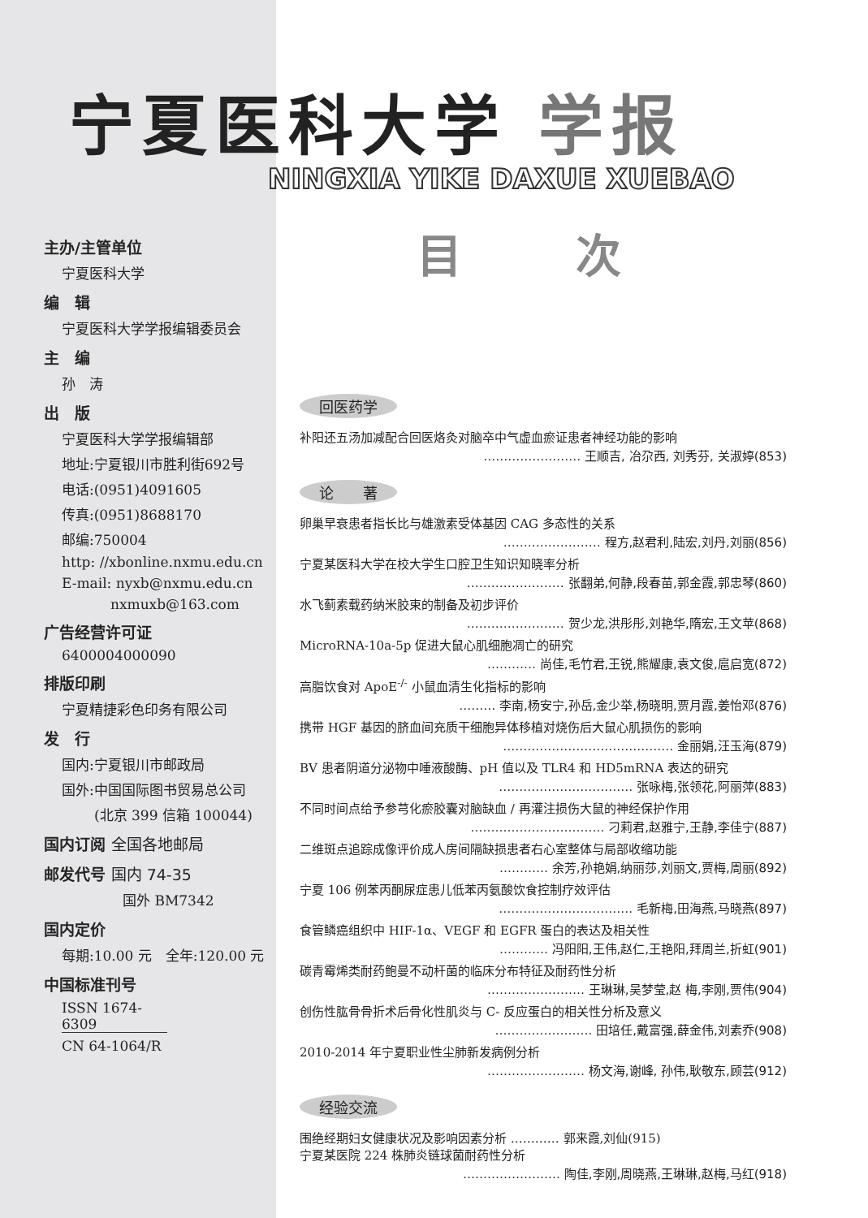宁夏医科大学 学报
NINGXIA YIKE DAXUE XUEBAO
主办/主管单位
宁夏医科大学
编　辑
宁夏医科大学学报编辑委员会
主　编
孙　涛
出　版
宁夏医科大学学报编辑部
地址:宁夏银川市胜利街692号
电话:(0951)4091605
传真:(0951)8688170
邮编:750004
http: //xbonline.nxmu.edu.cn
E-mail: nyxb@nxmu.edu.cn
nxmuxb@163.com
广告经营许可证
6400004000090
排版印刷
宁夏精捷彩色印务有限公司
发　行
国内:宁夏银川市邮政局
国外:中国国际图书贸易总公司
(北京 399 信箱 100044)
国内订阅 全国各地邮局
邮发代号 国内 74-35
国外 BM7342
国内定价
每期:10.00 元　全年:120.00 元
中国标准刊号
ISSN 1674-6309
CN 64-1064/R
目 次
回医药学
补阳还五汤加减配合回医烙灸对脑卒中气虚血瘀证患者神经功能的影响
…………………… 王顺吉, 冶尕西, 刘秀芬, 关淑婷(853)
论　　著
卵巢早衰患者指长比与雄激素受体基因 CAG 多态性的关系
…………………… 程方,赵君利,陆宏,刘丹,刘丽(856)
宁夏某医科大学在校大学生口腔卫生知识知晓率分析
…………………… 张翻弟,何静,段春苗,郭金霞,郭忠琴(860)
水飞蓟素载药纳米胶束的制备及初步评价
…………………… 贺少龙,洪彤彤,刘艳华,隋宏,王文苹(868)
MicroRNA-10a-5p 促进大鼠心肌细胞凋亡的研究
………… 尚佳,毛竹君,王锐,熊耀康,袁文俊,扈启宽(872)
高脂饮食对 ApoE<sup>-/-</sup> 小鼠血清生化指标的影响
……… 李南,杨安宁,孙岳,金少举,杨晓明,贾月霞,姜怡邓(876)
携带 HGF 基因的脐血间充质干细胞异体移植对烧伤后大鼠心肌损伤的影响
…………………………………… 金丽娟,汪玉海(879)
BV 患者阴道分泌物中唾液酸酶、pH 值以及 TLR4 和 HD5mRNA 表达的研究
…………………………… 张咏梅,张领花,阿丽萍(883)
不同时间点给予参芎化瘀胶囊对脑缺血 / 再灌注损伤大鼠的神经保护作用
…………………………… 刁莉君,赵雅宁,王静,李佳宁(887)
二维斑点追踪成像评价成人房间隔缺损患者右心室整体与局部收缩功能
………… 余芳,孙艳娟,纳丽莎,刘丽文,贾梅,周丽(892)
宁夏 106 例苯丙酮尿症患儿低苯丙氨酸饮食控制疗效评估
…………………………… 毛新梅,田海燕,马晓燕(897)
食管鳞癌组织中 HIF-1α、VEGF 和 EGFR 蛋白的表达及相关性
………… 冯阳阳,王伟,赵仁,王艳阳,拜周兰,折虹(901)
碳青霉烯类耐药鲍曼不动杆菌的临床分布特征及耐药性分析
…………………… 王琳琳,吴梦莹,赵 梅,李刚,贾伟(904)
创伤性肱骨骨折术后骨化性肌炎与 C- 反应蛋白的相关性分析及意义
…………………… 田培任,戴富强,薛金伟,刘素乔(908)
2010-2014 年宁夏职业性尘肺新发病例分析
…………………… 杨文海,谢峰, 孙伟,耿敬东,顾芸(912)
经验交流
围绝经期妇女健康状况及影响因素分析 ………… 郭来霞,刘仙(915)
宁夏某医院 224 株肺炎链球菌耐药性分析
…………………… 陶佳,李刚,周晓燕,王琳琳,赵梅,马红(918)